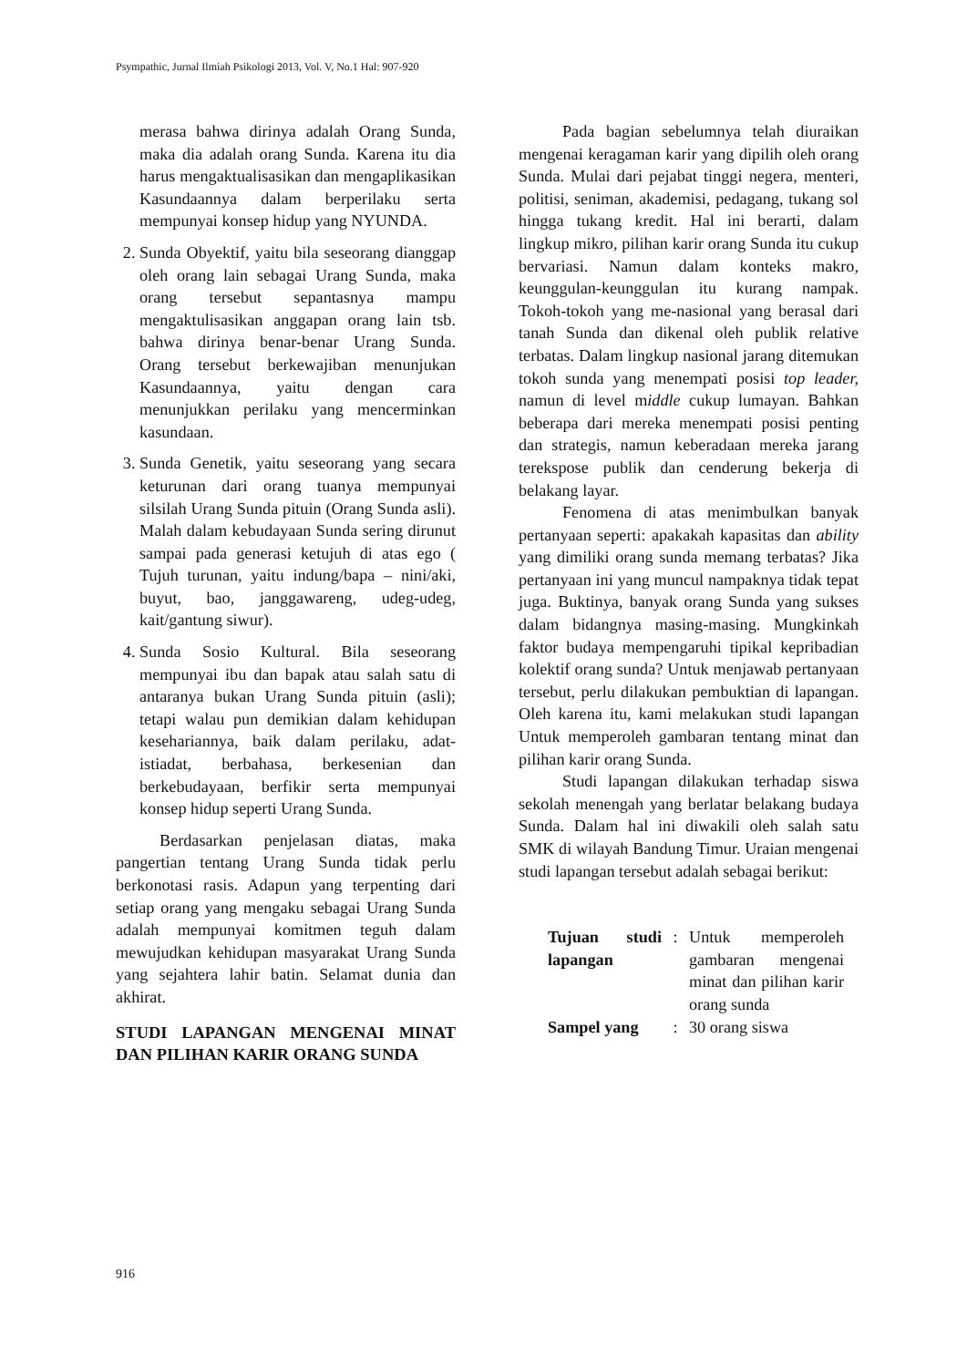Psympathic, Jurnal Ilmiah Psikologi 2013, Vol. V, No.1 Hal: 907-920
merasa bahwa dirinya adalah Orang Sunda, maka dia adalah orang Sunda. Karena itu dia harus mengaktualisasikan dan mengaplikasikan Kasundaannya dalam berperilaku serta mempunyai konsep hidup yang NYUNDA.
2. Sunda Obyektif, yaitu bila seseorang dianggap oleh orang lain sebagai Urang Sunda, maka orang tersebut sepantasnya mampu mengaktulisasikan anggapan orang lain tsb. bahwa dirinya benar-benar Urang Sunda. Orang tersebut berkewajiban menunjukan Kasundaannya, yaitu dengan cara menunjukkan perilaku yang mencerminkan kasundaan.
3. Sunda Genetik, yaitu seseorang yang secara keturunan dari orang tuanya mempunyai silsilah Urang Sunda pituin (Orang Sunda asli). Malah dalam kebudayaan Sunda sering dirunut sampai pada generasi ketujuh di atas ego ( Tujuh turunan, yaitu indung/bapa – nini/aki, buyut, bao, janggawareng, udeg-udeg, kait/gantung siwur).
4. Sunda Sosio Kultural. Bila seseorang mempunyai ibu dan bapak atau salah satu di antaranya bukan Urang Sunda pituin (asli); tetapi walau pun demikian dalam kehidupan kesehariannya, baik dalam perilaku, adat-istiadat, berbahasa, berkesenian dan berkebudayaan, berfikir serta mempunyai konsep hidup seperti Urang Sunda.
Berdasarkan penjelasan diatas, maka pangertian tentang Urang Sunda tidak perlu berkonotasi rasis. Adapun yang terpenting dari setiap orang yang mengaku sebagai Urang Sunda adalah mempunyai komitmen teguh dalam mewujudkan kehidupan masyarakat Urang Sunda yang sejahtera lahir batin. Selamat dunia dan akhirat.
STUDI LAPANGAN MENGENAI MINAT DAN PILIHAN KARIR ORANG SUNDA
Pada bagian sebelumnya telah diuraikan mengenai keragaman karir yang dipilih oleh orang Sunda. Mulai dari pejabat tinggi negera, menteri, politisi, seniman, akademisi, pedagang, tukang sol hingga tukang kredit. Hal ini berarti, dalam lingkup mikro, pilihan karir orang Sunda itu cukup bervariasi. Namun dalam konteks makro, keunggulan-keunggulan itu kurang nampak. Tokoh-tokoh yang me-nasional yang berasal dari tanah Sunda dan dikenal oleh publik relative terbatas. Dalam lingkup nasional jarang ditemukan tokoh sunda yang menempati posisi top leader, namun di level middle cukup lumayan. Bahkan beberapa dari mereka menempati posisi penting dan strategis, namun keberadaan mereka jarang terekspose publik dan cenderung bekerja di belakang layar.
Fenomena di atas menimbulkan banyak pertanyaan seperti: apakakah kapasitas dan ability yang dimiliki orang sunda memang terbatas? Jika pertanyaan ini yang muncul nampaknya tidak tepat juga. Buktinya, banyak orang Sunda yang sukses dalam bidangnya masing-masing. Mungkinkah faktor budaya mempengaruhi tipikal kepribadian kolektif orang sunda? Untuk menjawab pertanyaan tersebut, perlu dilakukan pembuktian di lapangan. Oleh karena itu, kami melakukan studi lapangan Untuk memperoleh gambaran tentang minat dan pilihan karir orang Sunda.
Studi lapangan dilakukan terhadap siswa sekolah menengah yang berlatar belakang budaya Sunda. Dalam hal ini diwakili oleh salah satu SMK di wilayah Bandung Timur. Uraian mengenai studi lapangan tersebut adalah sebagai berikut:
| Tujuan studi lapangan | : | Untuk memperoleh gambaran mengenai minat dan pilihan karir orang sunda |
| Sampel yang | : | 30 orang siswa |
916